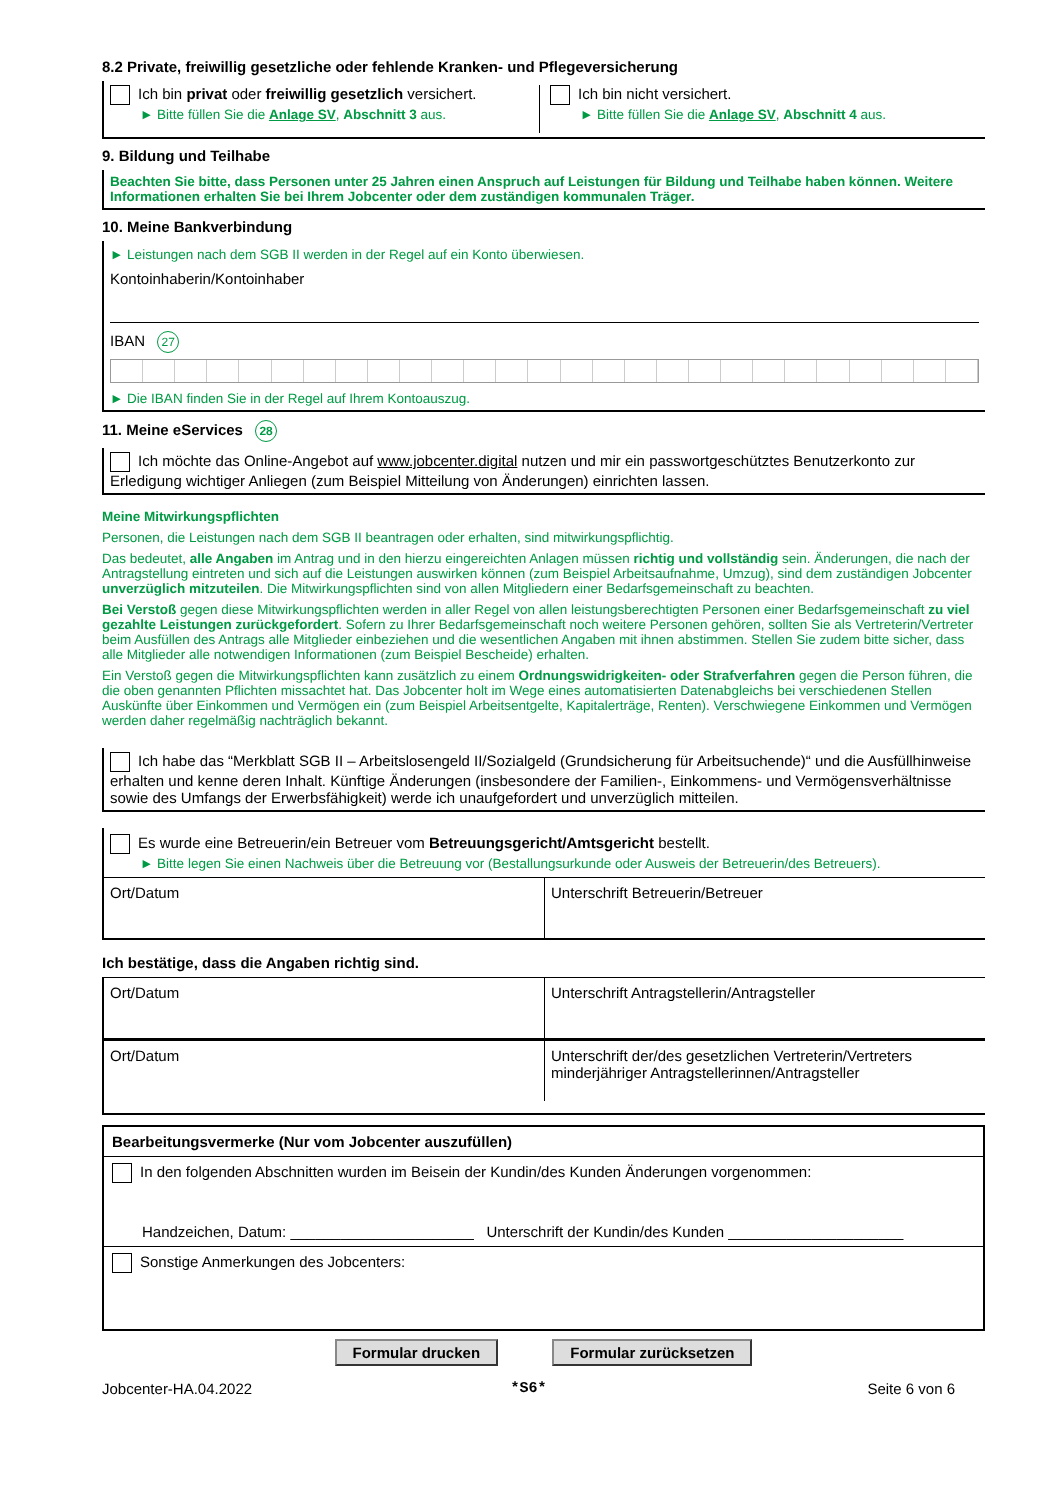8.2 Private, freiwillig gesetzliche oder fehlende Kranken- und Pflegeversicherung
Ich bin privat oder freiwillig gesetzlich versichert.
► Bitte füllen Sie die Anlage SV, Abschnitt 3 aus.
Ich bin nicht versichert.
► Bitte füllen Sie die Anlage SV, Abschnitt 4 aus.
9. Bildung und Teilhabe
Beachten Sie bitte, dass Personen unter 25 Jahren einen Anspruch auf Leistungen für Bildung und Teilhabe haben können. Weitere Informationen erhalten Sie bei Ihrem Jobcenter oder dem zuständigen kommunalen Träger.
10. Meine Bankverbindung
► Leistungen nach dem SGB II werden in der Regel auf ein Konto überwiesen.
Kontoinhaberin/Kontoinhaber
IBAN 27
► Die IBAN finden Sie in der Regel auf Ihrem Kontoauszug.
11. Meine eServices 28
Ich möchte das Online-Angebot auf www.jobcenter.digital nutzen und mir ein passwortgeschütztes Benutzerkonto zur Erledigung wichtiger Anliegen (zum Beispiel Mitteilung von Änderungen) einrichten lassen.
Meine Mitwirkungspflichten
Personen, die Leistungen nach dem SGB II beantragen oder erhalten, sind mitwirkungspflichtig.
Das bedeutet, alle Angaben im Antrag und in den hierzu eingereichten Anlagen müssen richtig und vollständig sein. Änderungen, die nach der Antragstellung eintreten und sich auf die Leistungen auswirken können (zum Beispiel Arbeitsaufnahme, Umzug), sind dem zuständigen Jobcenter unverzüglich mitzuteilen. Die Mitwirkungspflichten sind von allen Mitgliedern einer Bedarfsgemeinschaft zu beachten.
Bei Verstoß gegen diese Mitwirkungspflichten werden in aller Regel von allen leistungsberechtigten Personen einer Bedarfsgemeinschaft zu viel gezahlte Leistungen zurückgefordert. Sofern zu Ihrer Bedarfsgemeinschaft noch weitere Personen gehören, sollten Sie als Vertreterin/Vertreter beim Ausfüllen des Antrags alle Mitglieder einbeziehen und die wesentlichen Angaben mit ihnen abstimmen. Stellen Sie zudem bitte sicher, dass alle Mitglieder alle notwendigen Informationen (zum Beispiel Bescheide) erhalten.
Ein Verstoß gegen die Mitwirkungspflichten kann zusätzlich zu einem Ordnungswidrigkeiten- oder Strafverfahren gegen die Person führen, die die oben genannten Pflichten missachtet hat. Das Jobcenter holt im Wege eines automatisierten Datenabgleichs bei verschiedenen Stellen Auskünfte über Einkommen und Vermögen ein (zum Beispiel Arbeitsentgelte, Kapitalerträge, Renten). Verschwiegene Einkommen und Vermögen werden daher regelmäßig nachträglich bekannt.
Ich habe das “Merkblatt SGB II – Arbeitslosengeld II/Sozialgeld (Grundsicherung für Arbeitsuchende)“ und die Ausfüllhinweise erhalten und kenne deren Inhalt. Künftige Änderungen (insbesondere der Familien-, Einkommens- und Vermögensverhältnisse sowie des Umfangs der Erwerbsfähigkeit) werde ich unaufgefordert und unverzüglich mitteilen.
Es wurde eine Betreuerin/ein Betreuer vom Betreuungsgericht/Amtsgericht bestellt.
► Bitte legen Sie einen Nachweis über die Betreuung vor (Bestallungsurkunde oder Ausweis der Betreuerin/des Betreuers).
Ort/Datum Unterschrift Betreuerin/Betreuer
Ich bestätige, dass die Angaben richtig sind.
Ort/Datum Unterschrift Antragstellerin/Antragsteller
Ort/Datum
Unterschrift der/des gesetzlichen Vertreterin/Vertreters minderjähriger Antragstellerinnen/Antragsteller
Bearbeitungsvermerke (Nur vom Jobcenter auszufüllen)
In den folgenden Abschnitten wurden im Beisein der Kundin/des Kunden Änderungen vorgenommen:
Handzeichen, Datum: ______________________ Unterschrift der Kundin/des Kunden _____________________
Sonstige Anmerkungen des Jobcenters:
Formular drucken Formular zurücksetzen
Jobcenter-HA.04.2022 *S6* Seite 6 von 6